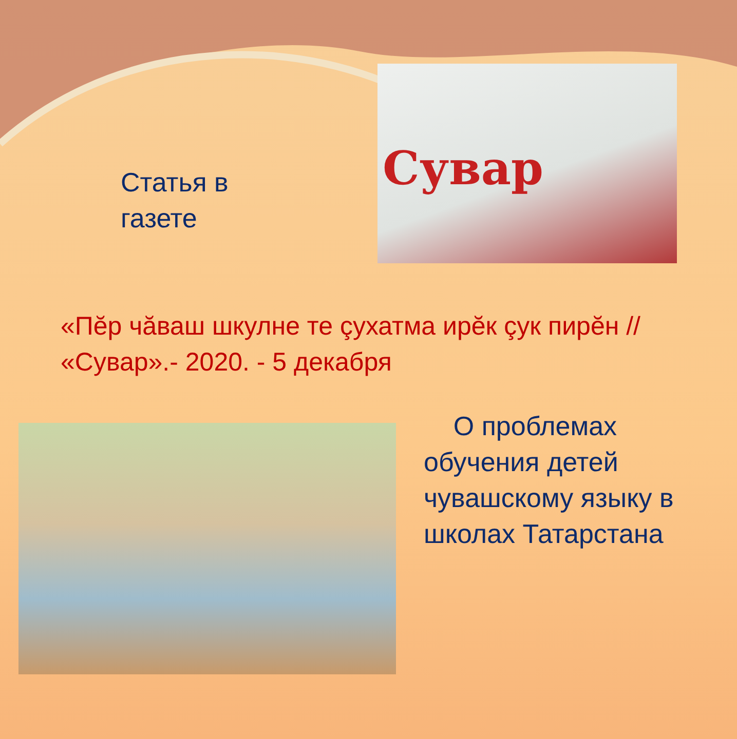Статья в
газете
Сувар
«Пĕр чăваш шкулне те çухатма ирĕк çук пирĕн // «Сувар».- 2020. - 5 декабря
О проблемах обучения детей чувашскому языку в школах Татарстана